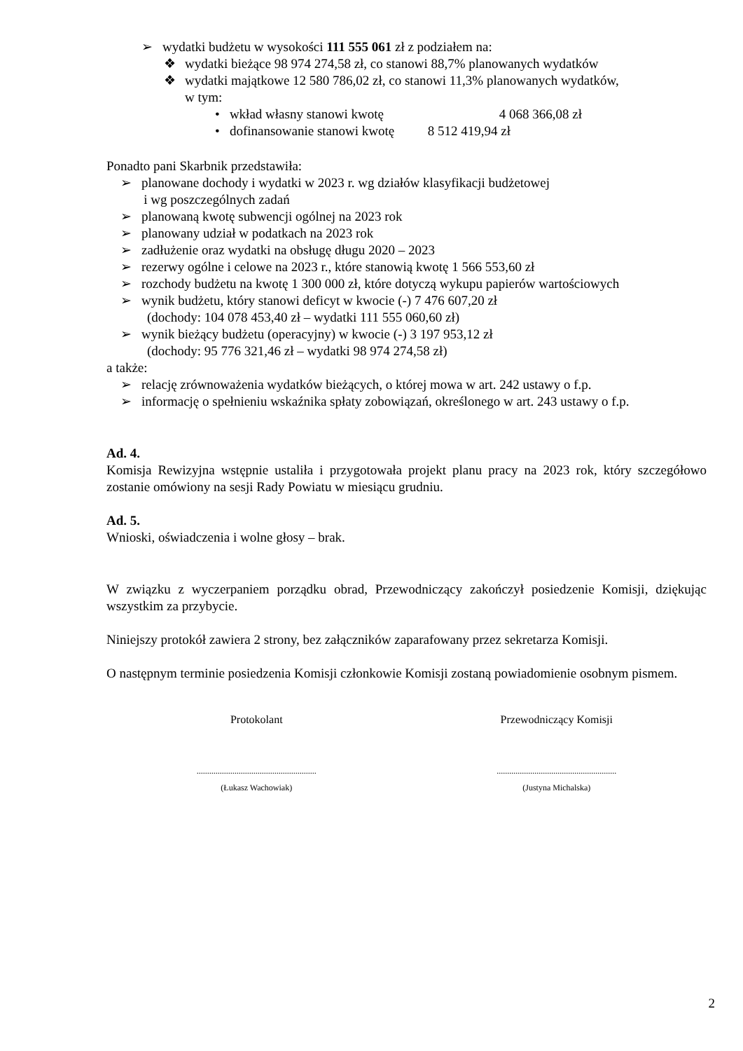➢ wydatki budżetu w wysokości 111 555 061 zł z podziałem na:
❖ wydatki bieżące 98 974 274,58 zł, co stanowi 88,7% planowanych wydatków
❖ wydatki majątkowe 12 580 786,02 zł, co stanowi 11,3% planowanych wydatków,
w tym:
• wkład własny stanowi kwotę 4 068 366,08 zł
• dofinansowanie stanowi kwotę 8 512 419,94 zł
Ponadto pani Skarbnik przedstawiła:
➢ planowane dochody i wydatki w 2023 r. wg działów klasyfikacji budżetowej
i wg poszczególnych zadań
➢ planowaną kwotę subwencji ogólnej na 2023 rok
➢ planowany udział w podatkach na 2023 rok
➢ zadłużenie oraz wydatki na obsługę długu 2020 – 2023
➢ rezerwy ogólne i celowe na 2023 r., które stanowią kwotę 1 566 553,60 zł
➢ rozchody budżetu na kwotę 1 300 000 zł, które dotyczą wykupu papierów wartościowych
➢ wynik budżetu, który stanowi deficyt w kwocie (-) 7 476 607,20 zł
(dochody: 104 078 453,40 zł – wydatki 111 555 060,60 zł)
➢ wynik bieżący budżetu (operacyjny) w kwocie (-) 3 197 953,12 zł
(dochody: 95 776 321,46 zł – wydatki 98 974 274,58 zł)
a także:
➢ relację zrównoważenia wydatków bieżących, o której mowa w art. 242 ustawy o f.p.
➢ informację o spełnieniu wskaźnika spłaty zobowiązań, określonego w art. 243 ustawy o f.p.
Ad. 4.
Komisja Rewizyjna wstępnie ustaliła i przygotowała projekt planu pracy na 2023 rok, który szczegółowo zostanie omówiony na sesji Rady Powiatu w miesiącu grudniu.
Ad. 5.
Wnioski, oświadczenia i wolne głosy – brak.
W związku z wyczerpaniem porządku obrad, Przewodniczący zakończył posiedzenie Komisji, dziękując wszystkim za przybycie.
Niniejszy protokół zawiera 2 strony, bez załączników zaparafowany przez sekretarza Komisji.
O następnym terminie posiedzenia Komisji członkowie Komisji zostaną powiadomienie osobnym pismem.
Protokolant
.........................................................
(Łukasz Wachowiak)
Przewodniczący Komisji
.........................................................
(Justyna Michalska)
2